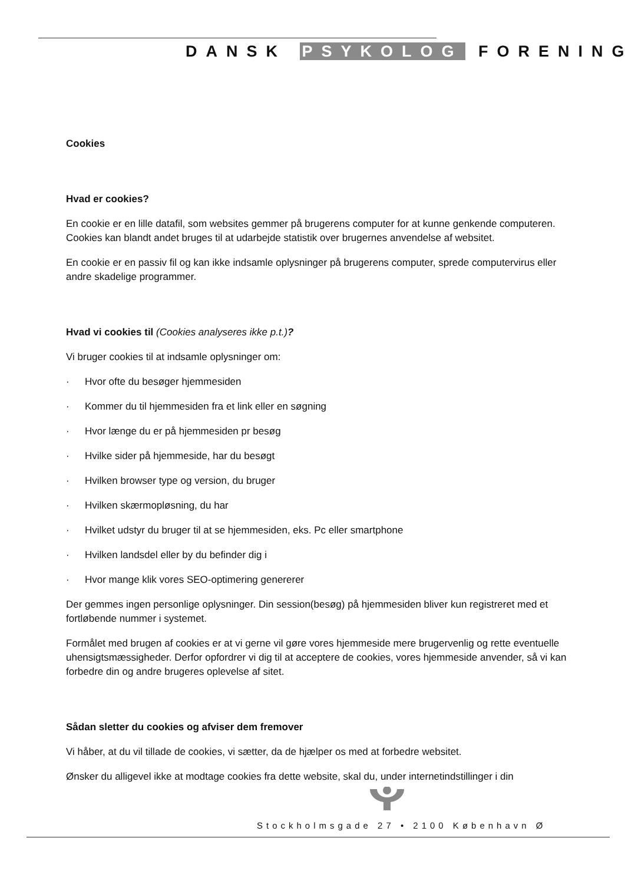DANSK PSYKOLOG FORENING
Cookies
Hvad er cookies?
En cookie er en lille datafil, som websites gemmer på brugerens computer for at kunne genkende computeren. Cookies kan blandt andet bruges til at udarbejde statistik over brugernes anvendelse af websitet.
En cookie er en passiv fil og kan ikke indsamle oplysninger på brugerens computer, sprede computervirus eller andre skadelige programmer.
Hvad vi cookies til (Cookies analyseres ikke p.t.)?
Vi bruger cookies til at indsamle oplysninger om:
· Hvor ofte du besøger hjemmesiden
· Kommer du til hjemmesiden fra et link eller en søgning
· Hvor længe du er på hjemmesiden pr besøg
· Hvilke sider på hjemmeside, har du besøgt
· Hvilken browser type og version, du bruger
· Hvilken skærmopløsning, du har
· Hvilket udstyr du bruger til at se hjemmesiden, eks. Pc eller smartphone
· Hvilken landsdel eller by du befinder dig i
· Hvor mange klik vores SEO-optimering genererer
Der gemmes ingen personlige oplysninger. Din session(besøg) på hjemmesiden bliver kun registreret med et fortløbende nummer i systemet.
Formålet med brugen af cookies er at vi gerne vil gøre vores hjemmeside mere brugervenlig og rette eventuelle uhensigtsmæssigheder. Derfor opfordrer vi dig til at acceptere de cookies, vores hjemmeside anvender, så vi kan forbedre din og andre brugeres oplevelse af sitet.
Sådan sletter du cookies og afviser dem fremover
Vi håber, at du vil tillade de cookies, vi sætter, da de hjælper os med at forbedre websitet.
Ønsker du alligevel ikke at modtage cookies fra dette website, skal du, under internetindstillinger i din
Stockholmsgade 27 • 2100 København Ø